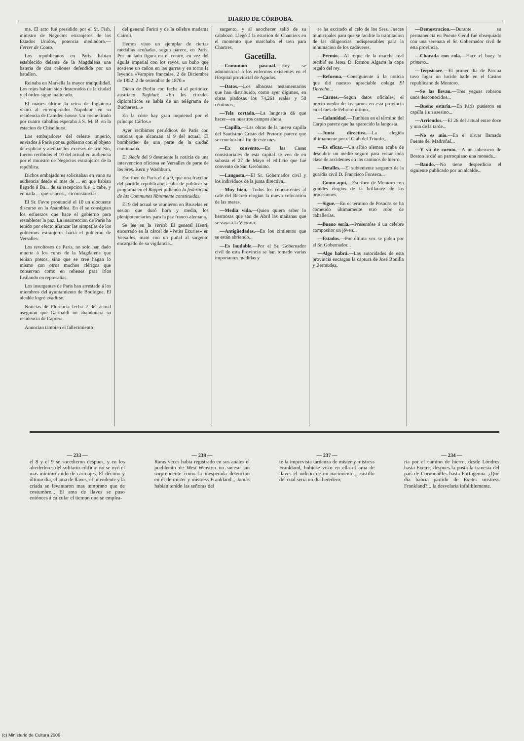DIARIO DE CÓRDOBA.
ma. El acto fué presidido por el Sr. Fish, ministro de Negocios estranjeros de los Estados Unidos, potencia mediadora.—Ferrer de Couto.
Los republicanos en Paris habian establecido delante de la Magdalena una bateria de dos cañones defendida por un batallon.
Reinaba en Marsella la mayor tranquilidad. Los rojos habian sido desterrados de la ciudad y el órden sigue inalterado.
El mártes último la reina de Inglaterra visitó al ex-emperador Napoleon en su residencia de Camden-house. Un coche tirado por cuatro caballos esperaba á S. M. B. en la estacion de Chiselhurst.
Los embajadores del celeste imperio, enviados á Paris por su gobierno con el objeto de esplicar y atenuar los excesos de Irin Sin, fueron recibidos el 10 del actual en audiencia por el ministro de Negocios extranjeros de la república.
Dichos embajadores solicitaban en vano su audiencia desde el mes de ... en que habian llegado á Bu... de su recepcion fué ... cabe, y en nada ... que se acos... circunstancias.
El Sr. Favre pronunció el 10 un elocuente discurso en la Asamblea. En él se consignan los esfuerzos que hace el gobierno para restablecer la paz. La insurreccion de Paris ha tenido por efecto afianzar las simpatías de los gobiernos estranjeros hácia el gobierno de Versalles.
Los revoltosos de Paris, no solo han dado muerte á los curas de la Magdalena que tenian presos, sino que se cree hagan lo mismo con otros muchos clérigos que conservan como en rehenes para irlos fusilando en represalias.
Los insurgentes de Paris han arrestado á los miembros del ayuntamiento de Boulogne. El alcalde logró evadirse.
Noticias de Florencia fecha 2 del actual aseguran que Garibaldi no abandonara su residencia de Caprera.
Anuncian tambien el fallecimiento
del general Farini y de la célebre madama Cairoli.
Hemos visto un ejemplar de ciertas medallas acuñadas, segun parece, en Paris. Por un lado figura en el centro, en vez del águila imperial con los rayos, un buho que sostiene un cañon en las garras y en torno la leyenda «Vampire française, 2 de Diciembre de 1852: 2 de setiembre de 1870.»
Dicen de Berlin con fecha 4 al periódico austriaco Tagblatt: «En los círculos diplomáticos se habla de un telégrama de Bucharest...»
En la córte hay gran inquietud por el príncipe Cárlos.»
Ayer recibimos periódicos de Paris con noticias que alcanzan al 9 del actual. El bombardeo de una parte de la ciudad continuaba.
El Siecle del 9 desmiente la noticia de una intervencion oficiosa en Versalles de parte de los Sres. Kern y Washburn.
Escriben de Paris el dia 9, que una fraccion del partido republicano acaba de publicar su programa en el Rappel pidiendo la federacion de las Communes libremente constituidas.
El 9 del actual se reunieron en Bruselas en sesion que duró hora y media, los plenipotenciarios para la paz franco-alemana.
Se lee en la Verité: El general Henri, encerrado en la cárcel de «Petits Ecuries» en Versalles, mató con un puñal al sargento encargado de su vigilancia...
sargento, y al anochecer salió de su calabozo. Llegó á la estacion de Chantiers en el momento que marchaba el tren para Chartres.
Gacetilla.
—Comunion pascual.—Hoy se administrará á los enfermos existentes en el Hospital provincial de Agudos.
—Datos.—Los albaceas testamentarios que han distribuido, como ayer digimos, en obras piadosas los 74,261 reales y 50 céntimos...
—Tela cortada.—La langosta dá que hacer—en nuestros campos ahora.
—Capilla.—Las obras de la nueva capilla del Santísimo Cristo del Pretorio parece que se concluirán á fin de este mes.
—Ex convento.—En las Casas consistoriales de esta capital se ven de en subasta el 27 de Mayo el edificio que fué convento de San Gerónimo.
—Langosta.—El Sr. Gobernador civil y los individuos de la junta directiva...
—Muy bien.—Todos los concurrentes al café del Recreo elogian la nueva colocacion de las mesas.
—Media vida.—Quien quiera saber lo hermosas que son de Abril las mañanas que se vaya á la Victoria.
—Antigüedades.—En los cimientos que se están abriendo...
—Es laudable.—Por el Sr. Gobernador civil de esta Provincia se han tomado varias importantes medidas y
se ha excitado el celo de los Sres. Jueces municipales para que se facilite la tramitacion de las diligencias indispensables para la inhumacion de los cadáveres.
—Premio.—Al toque de la marcha real recibió en Jerez D. Ramon Algarra la copa regalo del rey.
—Reforma.—Consiguiente á la noticia que dió nuestro apreciable colega El Derecho...
—Carnes.—Segun datos oficiales, el precio medio de las carnes en esta provincia en el mes de Febrero último...
—Calamidad.—Tambien en el término del Carpio parece que ha aparecido la langosta.
—Junta directiva.—La elegida últimamente por el Club del Triunfo...
—Es eficaz.—Un sábio aleman acaba de descubrir un medio seguro para evitar toda clase de accidentes en los caminos de hierro.
—Detalles.—El subteniente sargento de la guardia civil D. Francisco Fonseca...
—Como aquí.—Escriben de Montoro con grandes elogios de la brillantez de las procesiones.
—Sigue.—En el término de Posadas se ha cometido últimamente otro robo de caballerías.
—Bueno sería.—Presentóse á un célebre compositor un jóven...
—Estados.—Por última vez se piden por el Sr. Gobernador...
—Algo habrá.—Las autoridades de esta provincia encargan la captura de José Bonilla y Bermudez.
—Demostracion.—Durante su permanencia en Puente Genil fué obsequiado con una serenata el Sr. Gobernador civil de esta provincia.
—Charada con cola.—Hace el buey lo primero...
—Terpsícore.—El primer dia de Pascua tuvo lugar un lucido baile en el Casino republicano de Montoro.
—Se las llevan.—Tres yeguas robaron unos desconocidos...
—Bueno estaria.—En Paris pusieron en capilla á un asesino...
—Arriendos.—El 26 del actual entre doce y una de la tarde...
—No es mio.—En el olivar llamado Fuente del Madroñal...
—Y vá de cuento.—A un tabernero de Boston le dió un parroquiano una moneda...
—Bando.—No tiene desperdicio el siguiente publicado por un alcalde...
— 233 —
el 8 y el 9 se sucedieron despues, y en los alrededores del solitario edificio no se oyó el mas mínimo ruido de carruajes. El décimo y último dia, el ama de llaves, el intendente y la criada se levantaron mas temprano que de costumbre... El ama de llaves se puso entónces á calcular el tiempo que se emplea-
— 238 —
Raras veces habia registrado en sus anales el pueblecito de West-Winston un suceso tan sorprendente como la inesperada detencion en él de mister y mistress Frankland... Jamás habian tenido las señoras del
— 237 —
te la imprevista tardanza de mister y mistress Frankland, hubiese visto en ella el ama de llaves el indicio de un nacimiento... castillo del cual seria un dia heredero.
— 234 —
ria por el camino de hierro, desde Lóndres hasta Exeter; despues la posta la travesía del país de Cornouailles hasta Porthgenna. ¿Qué dia habria partido de Exeter mistress Frankland?... la desvelaria infaliblemente.
(c) Ministerio de Cultura 2006